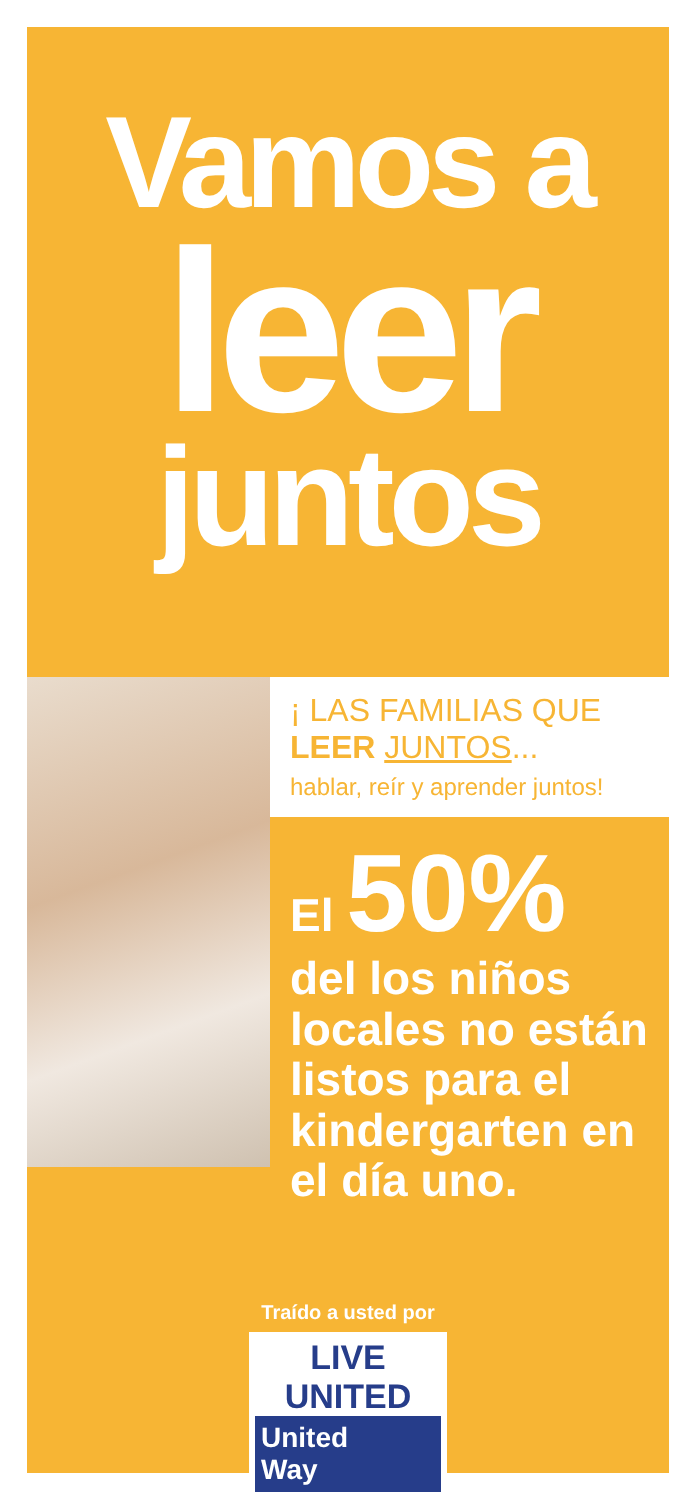Vamos a
leer
juntos
¡ LAS FAMILIAS QUE
LEER JUNTOS...
hablar, reír y aprender juntos!
El 50%
del los niños locales no están listos para el kindergarten en el día uno.
Traído a usted por
LIVE UNITED
United
Way